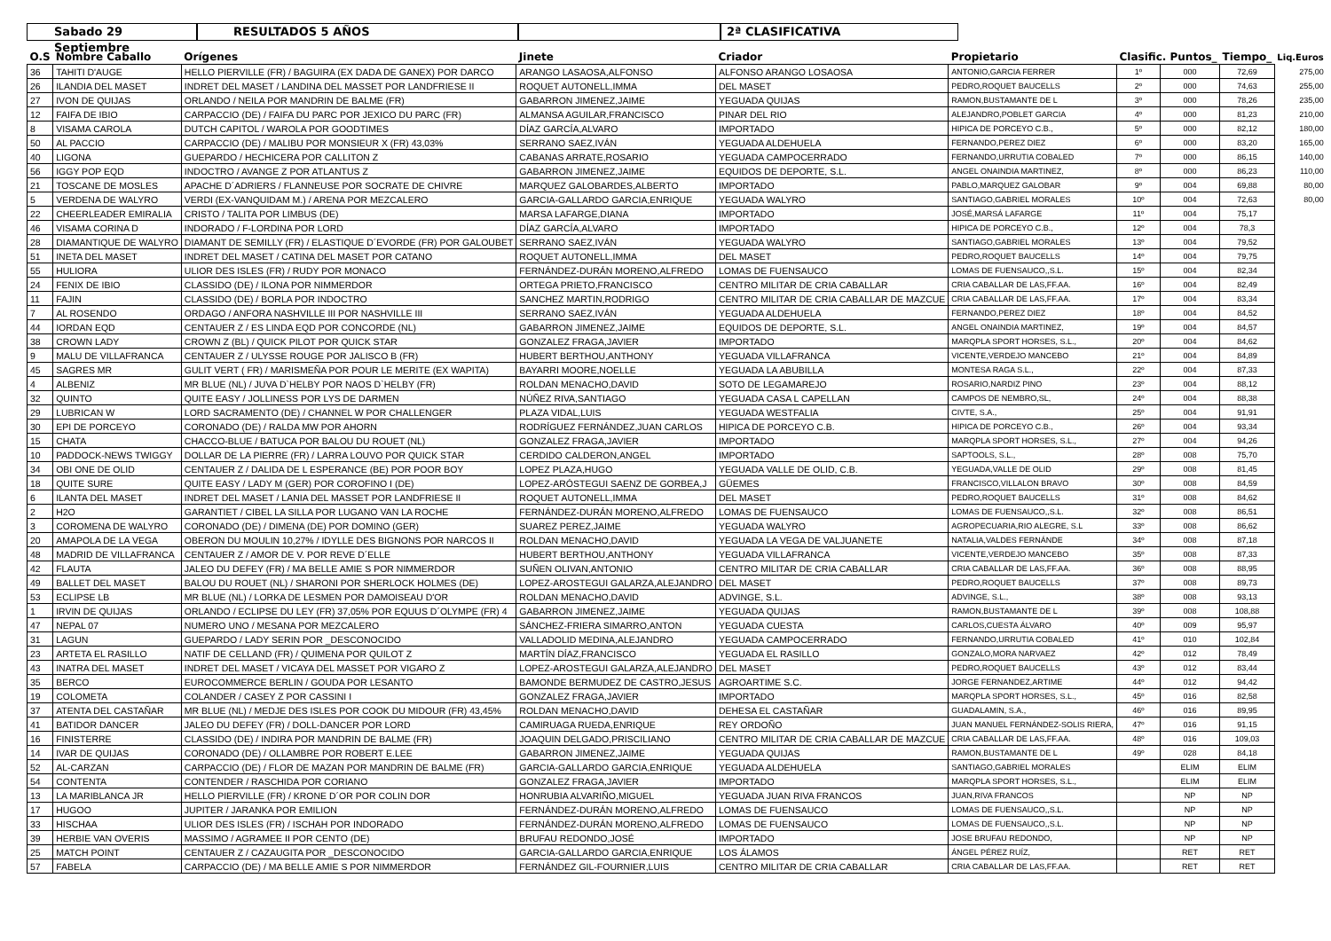Sabado 29 Septiembre RESULTADOS 5 AÑOS 2ª CLASIFICATIVA
| O.S | Nombre Caballo | Orígenes | Jinete | Criador | Propietario | Clasific. Puntos_ | | Tiempo_ | Liq.Euros |
| --- | --- | --- | --- | --- | --- | --- | --- | --- | --- |
| 36 | TAHITI D'AUGE | HELLO PIERVILLE (FR) / BAGUIRA (EX DADA DE GANEX) POR DARCO | ARANGO LASAOSA,ALFONSO | ALFONSO ARANGO LOSAOSA | ANTONIO,GARCIA FERRER | 1º | 000 | 72,69 | 275,00 |
| 26 | ILANDIA DEL MASET | INDRET DEL MASET / LANDINA DEL MASSET POR LANDFRIESE II | ROQUET AUTONELL,IMMA | DEL MASET | PEDRO,ROQUET BAUCELLS | 2º | 000 | 74,63 | 255,00 |
| 27 | IVON DE QUIJAS | ORLANDO / NEILA POR MANDRIN DE BALME (FR) | GABARRON JIMENEZ,JAIME | YEGUADA QUIJAS | RAMON,BUSTAMANTE DE L | 3º | 000 | 78,26 | 235,00 |
| 12 | FAIFA DE IBIO | CARPACCIO (DE) / FAIFA DU PARC POR JEXICO DU PARC (FR) | ALMANSA AGUILAR,FRANCISCO | PINAR DEL RIO | ALEJANDRO,POBLET GARCIA | 4º | 000 | 81,23 | 210,00 |
| 8 | VISAMA CAROLA | DUTCH CAPITOL / WAROLA POR GOODTIMES | DÍAZ GARCÍA,ALVARO | IMPORTADO | HIPICA DE PORCEYO C.B., | 5º | 000 | 82,12 | 180,00 |
| 50 | AL PACCIO | CARPACCIO (DE) / MALIBU POR MONSIEUR X (FR) 43,03% | SERRANO SAEZ,IVÁN | YEGUADA ALDEHUELA | FERNANDO,PEREZ DIEZ | 6º | 000 | 83,20 | 165,00 |
| 40 | LIGONA | GUEPARDO / HECHICERA POR CALLITON Z | CABANAS ARRATE,ROSARIO | YEGUADA CAMPOCERRADO | FERNANDO,URRUTIA COBALED | 7º | 000 | 86,15 | 140,00 |
| 56 | IGGY POP EQD | INDOCTRO / AVANGE Z POR ATLANTUS Z | GABARRON JIMENEZ,JAIME | EQUIDOS DE DEPORTE, S.L. | ANGEL ONAINDIA MARTINEZ, | 8º | 000 | 86,23 | 110,00 |
| 21 | TOSCANE DE MOSLES | APACHE D´ADRIERS / FLANNEUSE POR SOCRATE DE CHIVRE | MARQUEZ GALOBARDES,ALBERTO | IMPORTADO | PABLO,MARQUEZ GALOBAR | 9º | 004 | 69,88 | 80,00 |
| 5 | VERDENA DE WALYRO | VERDI (EX-VANQUIDAM M.) / ARENA POR MEZCALERO | GARCIA-GALLARDO GARCIA,ENRIQUE | YEGUADA WALYRO | SANTIAGO,GABRIEL MORALES | 10º | 004 | 72,63 | 80,00 |
| 22 | CHEERLEADER EMIRALIA | CRISTO / TALITA POR LIMBUS (DE) | MARSA LAFARGE,DIANA | IMPORTADO | JOSÉ,MARSÁ LAFARGE | 11º | 004 | 75,17 | |
| 46 | VISAMA CORINA D | INDORADO / F-LORDINA POR LORD | DÍAZ GARCÍA,ALVARO | IMPORTADO | HIPICA DE PORCEYO C.B., | 12º | 004 | 78,3 | |
| 28 | DIAMANTIQUE DE WALYRO | DIAMANT DE SEMILLY (FR) / ELASTIQUE D´EVORDE (FR) POR GALOUBET | SERRANO SAEZ,IVÁN | YEGUADA WALYRO | SANTIAGO,GABRIEL MORALES | 13º | 004 | 79,52 | |
| 51 | INETA DEL MASET | INDRET DEL MASET / CATINA DEL MASET POR CATANO | ROQUET AUTONELL,IMMA | DEL MASET | PEDRO,ROQUET BAUCELLS | 14º | 004 | 79,75 | |
| 55 | HULIORA | ULIOR DES ISLES (FR) / RUDY POR MONACO | FERNÁNDEZ-DURÁN MORENO,ALFREDO | LOMAS DE FUENSAUCO | LOMAS DE FUENSAUCO,,S.L. | 15º | 004 | 82,34 | |
| 24 | FENIX DE IBIO | CLASSIDO (DE) / ILONA POR NIMMERDOR | ORTEGA PRIETO,FRANCISCO | CENTRO MILITAR DE CRIA CABALLAR | CRIA CABALLAR DE LAS,FF.AA. | 16º | 004 | 82,49 | |
| 11 | FAJIN | CLASSIDO (DE) / BORLA POR INDOCTRO | SANCHEZ MARTIN,RODRIGO | CENTRO MILITAR DE CRIA CABALLAR DE MAZCUE | CRIA CABALLAR DE LAS,FF.AA. | 17º | 004 | 83,34 | |
| 7 | AL ROSENDO | ORDAGO / ANFORA NASHVILLE III POR NASHVILLE III | SERRANO SAEZ,IVÁN | YEGUADA ALDEHUELA | FERNANDO,PEREZ DIEZ | 18º | 004 | 84,52 | |
| 44 | IORDAN EQD | CENTAUER Z / ES LINDA EQD POR CONCORDE (NL) | GABARRON JIMENEZ,JAIME | EQUIDOS DE DEPORTE, S.L. | ANGEL ONAINDIA MARTINEZ, | 19º | 004 | 84,57 | |
| 38 | CROWN LADY | CROWN Z (BL) / QUICK PILOT POR QUICK STAR | GONZALEZ FRAGA,JAVIER | IMPORTADO | MARQPLA SPORT HORSES, S.L., | 20º | 004 | 84,62 | |
| 9 | MALU DE VILLAFRANCA | CENTAUER Z / ULYSSE ROUGE POR JALISCO B (FR) | HUBERT BERTHOU,ANTHONY | YEGUADA VILLAFRANCA | VICENTE,VERDEJO MANCEBO | 21º | 004 | 84,89 | |
| 45 | SAGRES MR | GULIT VERT ( FR) / MARISMEÑA POR POUR LE MERITE (EX WAPITA) | BAYARRI MOORE,NOELLE | YEGUADA LA ABUBILLA | MONTESA RAGA S.L., | 22º | 004 | 87,33 | |
| 4 | ALBENIZ | MR BLUE (NL) / JUVA D`HELBY POR NAOS D`HELBY (FR) | ROLDAN MENACHO,DAVID | SOTO DE LEGAMAREJO | ROSARIO,NARDIZ PINO | 23º | 004 | 88,12 | |
| 32 | QUINTO | QUITE EASY / JOLLINESS POR LYS DE DARMEN | NÚÑEZ RIVA,SANTIAGO | YEGUADA CASA L CAPELLAN | CAMPOS DE NEMBRO,SL, | 24º | 004 | 88,38 | |
| 29 | LUBRICAN W | LORD SACRAMENTO (DE) / CHANNEL W POR CHALLENGER | PLAZA VIDAL,LUIS | YEGUADA WESTFALIA | CIVTE, S.A., | 25º | 004 | 91,91 | |
| 30 | EPI DE PORCEYO | CORONADO (DE) / RALDA MW POR AHORN | RODRÍGUEZ FERNÁNDEZ,JUAN CARLOS | HIPICA DE PORCEYO C.B. | HIPICA DE PORCEYO C.B., | 26º | 004 | 93,34 | |
| 15 | CHATA | CHACCO-BLUE / BATUCA POR BALOU DU ROUET (NL) | GONZALEZ FRAGA,JAVIER | IMPORTADO | MARQPLA SPORT HORSES, S.L., | 27º | 004 | 94,26 | |
| 10 | PADDOCK-NEWS TWIGGY | DOLLAR DE LA PIERRE (FR) / LARRA LOUVO POR QUICK STAR | CERDIDO CALDERON,ANGEL | IMPORTADO | SAPTOOLS, S.L., | 28º | 008 | 75,70 | |
| 34 | OBI ONE DE OLID | CENTAUER Z / DALIDA DE L ESPERANCE (BE) POR POOR BOY | LOPEZ PLAZA,HUGO | YEGUADA VALLE DE OLID, C.B. | YEGUADA,VALLE DE OLID | 29º | 008 | 81,45 | |
| 18 | QUITE SURE | QUITE EASY / LADY M (GER) POR COROFINO I (DE) | LOPEZ-ARÓSTEGUI SAENZ DE GORBEA,J | GÜEMES | FRANCISCO,VILLALON BRAVO | 30º | 008 | 84,59 | |
| 6 | ILANTA DEL MASET | INDRET DEL MASET / LANIA DEL MASSET POR LANDFRIESE II | ROQUET AUTONELL,IMMA | DEL MASET | PEDRO,ROQUET BAUCELLS | 31º | 008 | 84,62 | |
| 2 | H2O | GARANTIET / CIBEL LA SILLA POR LUGANO VAN LA ROCHE | FERNÁNDEZ-DURÁN MORENO,ALFREDO | LOMAS DE FUENSAUCO | LOMAS DE FUENSAUCO,,S.L. | 32º | 008 | 86,51 | |
| 3 | COROMENA DE WALYRO | CORONADO (DE) / DIMENA (DE) POR DOMINO (GER) | SUAREZ PEREZ,JAIME | YEGUADA WALYRO | AGROPECUARIA,RIO ALEGRE, S.L | 33º | 008 | 86,62 | |
| 20 | AMAPOLA DE LA VEGA | OBERON DU MOULIN 10,27% / IDYLLE DES BIGNONS POR NARCOS II | ROLDAN MENACHO,DAVID | YEGUADA LA VEGA DE VALJUANETE | NATALIA,VALDES FERNÁNDE | 34º | 008 | 87,18 | |
| 48 | MADRID DE VILLAFRANCA | CENTAUER Z / AMOR DE V. POR REVE D´ELLE | HUBERT BERTHOU,ANTHONY | YEGUADA VILLAFRANCA | VICENTE,VERDEJO MANCEBO | 35º | 008 | 87,33 | |
| 42 | FLAUTA | JALEO DU DEFEY (FR) / MA BELLE AMIE S POR NIMMERDOR | SUÑEN OLIVAN,ANTONIO | CENTRO MILITAR DE CRIA CABALLAR | CRIA CABALLAR DE LAS,FF.AA. | 36º | 008 | 88,95 | |
| 49 | BALLET DEL MASET | BALOU DU ROUET (NL) / SHARONI POR SHERLOCK HOLMES (DE) | LOPEZ-AROSTEGUI GALARZA,ALEJANDRO | DEL MASET | PEDRO,ROQUET BAUCELLS | 37º | 008 | 89,73 | |
| 53 | ECLIPSE LB | MR BLUE (NL) / LORKA DE LESMEN POR DAMOISEAU D'OR | ROLDAN MENACHO,DAVID | ADVINGE, S.L. | ADVINGE, S.L., | 38º | 008 | 93,13 | |
| 1 | IRVIN DE QUIJAS | ORLANDO / ECLIPSE DU LEY (FR) 37,05% POR EQUUS D´OLYMPE (FR) 4 | GABARRON JIMENEZ,JAIME | YEGUADA QUIJAS | RAMON,BUSTAMANTE DE L | 39º | 008 | 108,88 | |
| 47 | NEPAL 07 | NUMERO UNO / MESANA POR MEZCALERO | SÁNCHEZ-FRIERA SIMARRO,ANTON | YEGUADA CUESTA | CARLOS,CUESTA ÁLVARO | 40º | 009 | 95,97 | |
| 31 | LAGUN | GUEPARDO / LADY SERIN POR _DESCONOCIDO | VALLADOLID MEDINA,ALEJANDRO | YEGUADA CAMPOCERRADO | FERNANDO,URRUTIA COBALED | 41º | 010 | 102,84 | |
| 23 | ARTETA EL RASILLO | NATIF DE CELLAND (FR) / QUIMENA POR QUILOT Z | MARTÍN DÍAZ,FRANCISCO | YEGUADA EL RASILLO | GONZALO,MORA NARVAEZ | 42º | 012 | 78,49 | |
| 43 | INATRA DEL MASET | INDRET DEL MASET / VICAYA DEL MASSET POR VIGARO Z | LOPEZ-AROSTEGUI GALARZA,ALEJANDRO | DEL MASET | PEDRO,ROQUET BAUCELLS | 43º | 012 | 83,44 | |
| 35 | BERCO | EUROCOMMERCE BERLIN / GOUDA POR LESANTO | BAMONDE BERMUDEZ DE CASTRO,JESUS | AGROARTIME S.C. | JORGE FERNANDEZ,ARTIME | 44º | 012 | 94,42 | |
| 19 | COLOMETA | COLANDER / CASEY Z POR CASSINI I | GONZALEZ FRAGA,JAVIER | IMPORTADO | MARQPLA SPORT HORSES, S.L., | 45º | 016 | 82,58 | |
| 37 | ATENTA DEL CASTAÑAR | MR BLUE (NL) / MEDJE DES ISLES POR COOK DU MIDOUR (FR) 43,45% | ROLDAN MENACHO,DAVID | DEHESA EL CASTAÑAR | GUADALAMIN, S.A., | 46º | 016 | 89,95 | |
| 41 | BATIDOR DANCER | JALEO DU DEFEY (FR) / DOLL-DANCER POR LORD | CAMIRUAGA RUEDA,ENRIQUE | REY ORDOÑO | JUAN MANUEL FERNÁNDEZ-SOLIS RIERA, | 47º | 016 | 91,15 | |
| 16 | FINISTERRE | CLASSIDO (DE) / INDIRA POR MANDRIN DE BALME (FR) | JOAQUIN DELGADO,PRISCILIANO | CENTRO MILITAR DE CRIA CABALLAR DE MAZCUE | CRIA CABALLAR DE LAS,FF.AA. | 48º | 016 | 109,03 | |
| 14 | IVAR DE QUIJAS | CORONADO (DE) / OLLAMBRE POR ROBERT E.LEE | GABARRON JIMENEZ,JAIME | YEGUADA QUIJAS | RAMON,BUSTAMANTE DE L | 49º | 028 | 84,18 | |
| 52 | AL-CARZAN | CARPACCIO (DE) / FLOR DE MAZAN POR MANDRIN DE BALME (FR) | GARCIA-GALLARDO GARCIA,ENRIQUE | YEGUADA ALDEHUELA | SANTIAGO,GABRIEL MORALES | | ELIM | ELIM | |
| 54 | CONTENTA | CONTENDER / RASCHIDA POR CORIANO | GONZALEZ FRAGA,JAVIER | IMPORTADO | MARQPLA SPORT HORSES, S.L., | | ELIM | ELIM | |
| 13 | LA MARIBLANCA JR | HELLO PIERVILLE (FR) / KRONE D´OR POR COLIN DOR | HONRUBIA ALVARIÑO,MIGUEL | YEGUADA JUAN RIVA FRANCOS | JUAN,RIVA FRANCOS | | NP | NP | |
| 17 | HUGOO | JUPITER / JARANKA POR EMILION | FERNÁNDEZ-DURÁN MORENO,ALFREDO | LOMAS DE FUENSAUCO | LOMAS DE FUENSAUCO,,S.L. | | NP | NP | |
| 33 | HISCHAA | ULIOR DES ISLES (FR) / ISCHAH POR INDORADO | FERNÁNDEZ-DURÁN MORENO,ALFREDO | LOMAS DE FUENSAUCO | LOMAS DE FUENSAUCO,,S.L. | | NP | NP | |
| 39 | HERBIE VAN OVERIS | MASSIMO / AGRAMEE II POR CENTO (DE) | BRUFAU REDONDO,JOSÉ | IMPORTADO | JOSE BRUFAU REDONDO, | | NP | NP | |
| 25 | MATCH POINT | CENTAUER Z / CAZAUGITA POR _DESCONOCIDO | GARCIA-GALLARDO GARCIA,ENRIQUE | LOS ÁLAMOS | ÁNGEL PÉREZ RUÍZ, | | RET | RET | |
| 57 | FABELA | CARPACCIO (DE) / MA BELLE AMIE S POR NIMMERDOR | FERNÁNDEZ GIL-FOURNIER,LUIS | CENTRO MILITAR DE CRIA CABALLAR | CRIA CABALLAR DE LAS,FF.AA. | | RET | RET | |